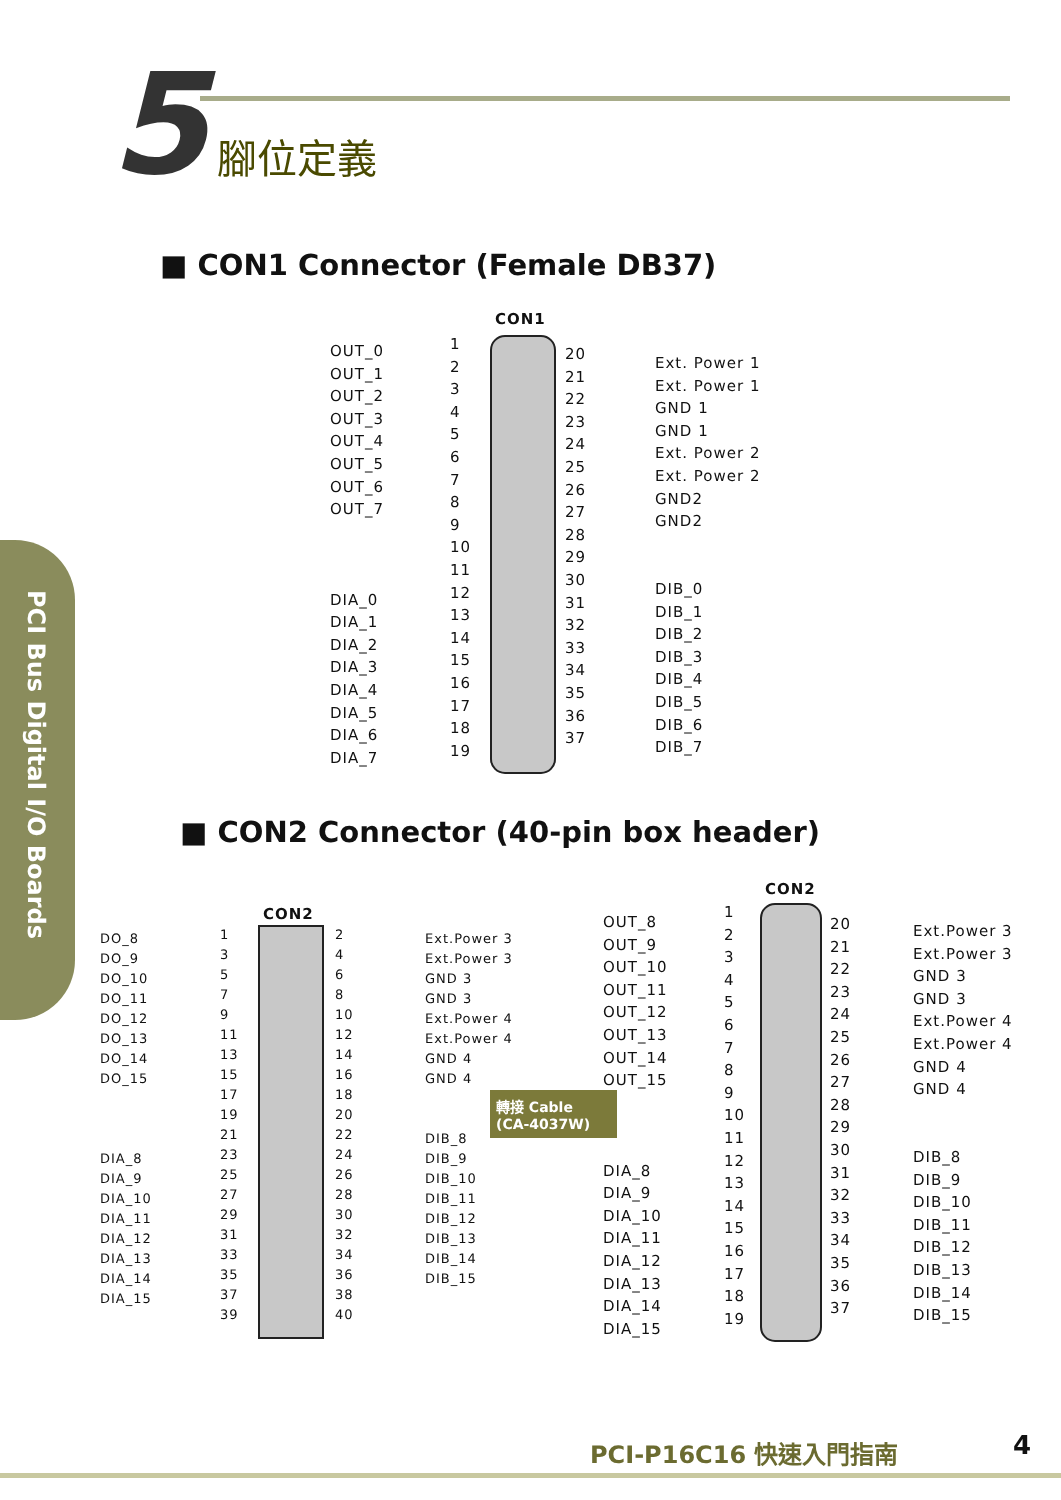5 腳位定義
■ CON1 Connector (Female DB37)
CON1
OUT_0
OUT_1
OUT_2
OUT_3
OUT_4
OUT_5
OUT_6
OUT_7
DIA_0
DIA_1
DIA_2
DIA_3
DIA_4
DIA_5
DIA_6
DIA_7
1
2
3
4
5
6
7
8
9
10
11
12
13
14
15
16
17
18
19
20
21
22
23
24
25
26
27
28
29
30
31
32
33
34
35
36
37
Ext. Power 1
Ext. Power 1
GND 1
GND 1
Ext. Power 2
Ext. Power 2
GND2
GND2
DIB_0
DIB_1
DIB_2
DIB_3
DIB_4
DIB_5
DIB_6
DIB_7
■ CON2 Connector (40-pin box header)
PCI Bus Digital I/O Boards
CON2
DO_8
DO_9
DO_10
DO_11
DO_12
DO_13
DO_14
DO_15
DIA_8
DIA_9
DIA_10
DIA_11
DIA_12
DIA_13
DIA_14
DIA_15
1
3
5
7
9
11
13
15
17
19
21
23
25
27
29
31
33
35
37
39
2
4
6
8
10
12
14
16
18
20
22
24
26
28
30
32
34
36
38
40
Ext.Power 3
Ext.Power 3
GND 3
GND 3
Ext.Power 4
Ext.Power 4
GND 4
GND 4
DIB_8
DIB_9
DIB_10
DIB_11
DIB_12
DIB_13
DIB_14
DIB_15
轉接 Cable
(CA-4037W)
CON2
OUT_8
OUT_9
OUT_10
OUT_11
OUT_12
OUT_13
OUT_14
OUT_15
DIA_8
DIA_9
DIA_10
DIA_11
DIA_12
DIA_13
DIA_14
DIA_15
1
2
3
4
5
6
7
8
9
10
11
12
13
14
15
16
17
18
19
20
21
22
23
24
25
26
27
28
29
30
31
32
33
34
35
36
37
Ext.Power 3
Ext.Power 3
GND 3
GND 3
Ext.Power 4
Ext.Power 4
GND 4
GND 4
DIB_8
DIB_9
DIB_10
DIB_11
DIB_12
DIB_13
DIB_14
DIB_15
PCI-P16C16 快速入門指南 4